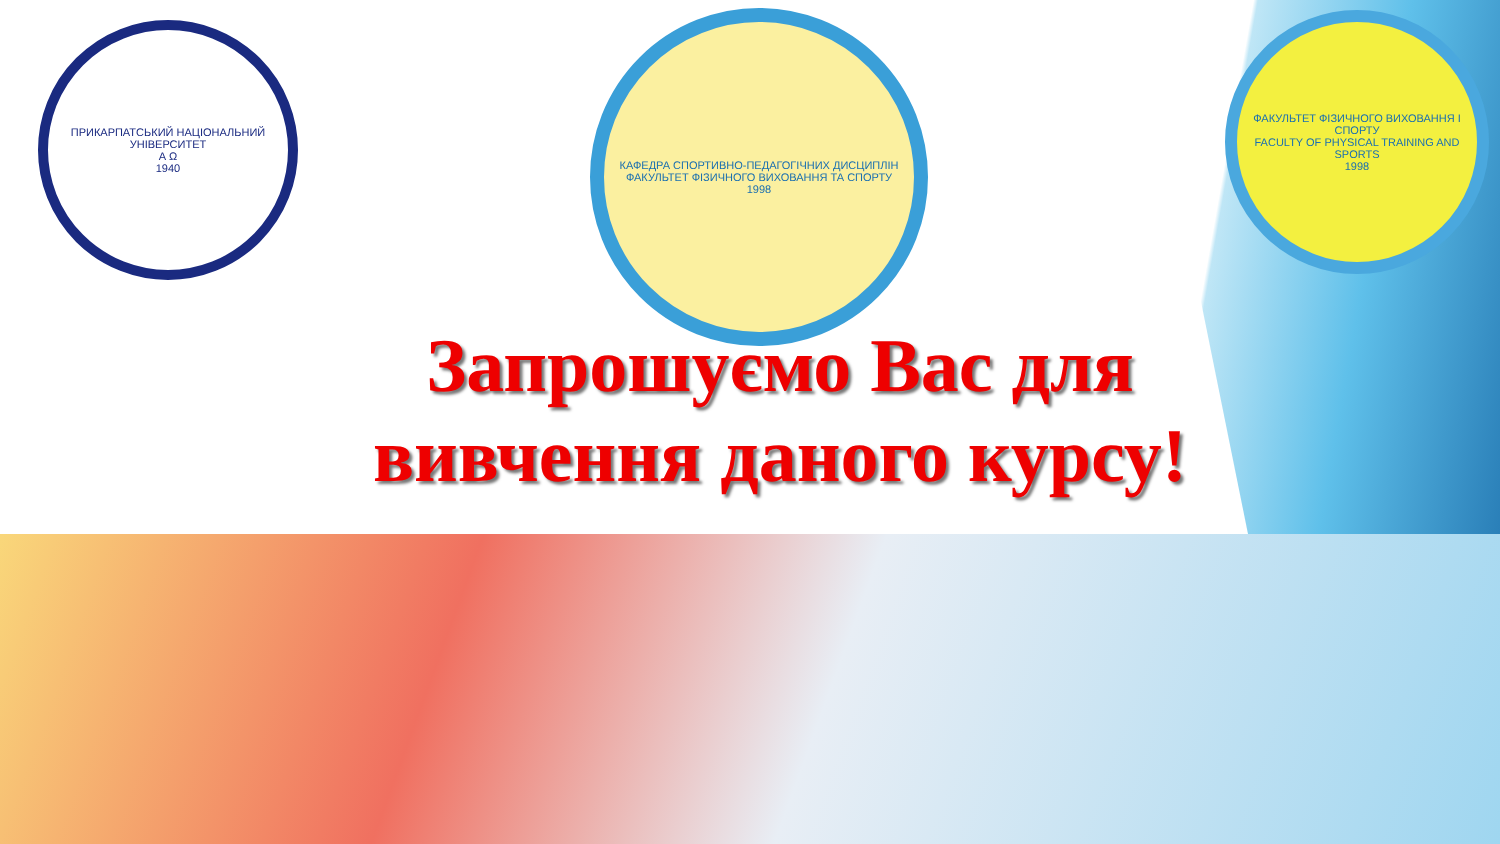ПРИКАРПАТСЬКИЙ НАЦІОНАЛЬНИЙ УНІВЕРСИТЕТ
А Ω
1940
КАФЕДРА СПОРТИВНО-ПЕДАГОГІЧНИХ ДИСЦИПЛІН
ФАКУЛЬТЕТ ФІЗИЧНОГО ВИХОВАННЯ ТА СПОРТУ
1998
ФАКУЛЬТЕТ ФІЗИЧНОГО ВИХОВАННЯ І СПОРТУ
FACULTY OF PHYSICAL TRAINING AND SPORTS
1998
Запрошуємо Вас для вивчення даного курсу!